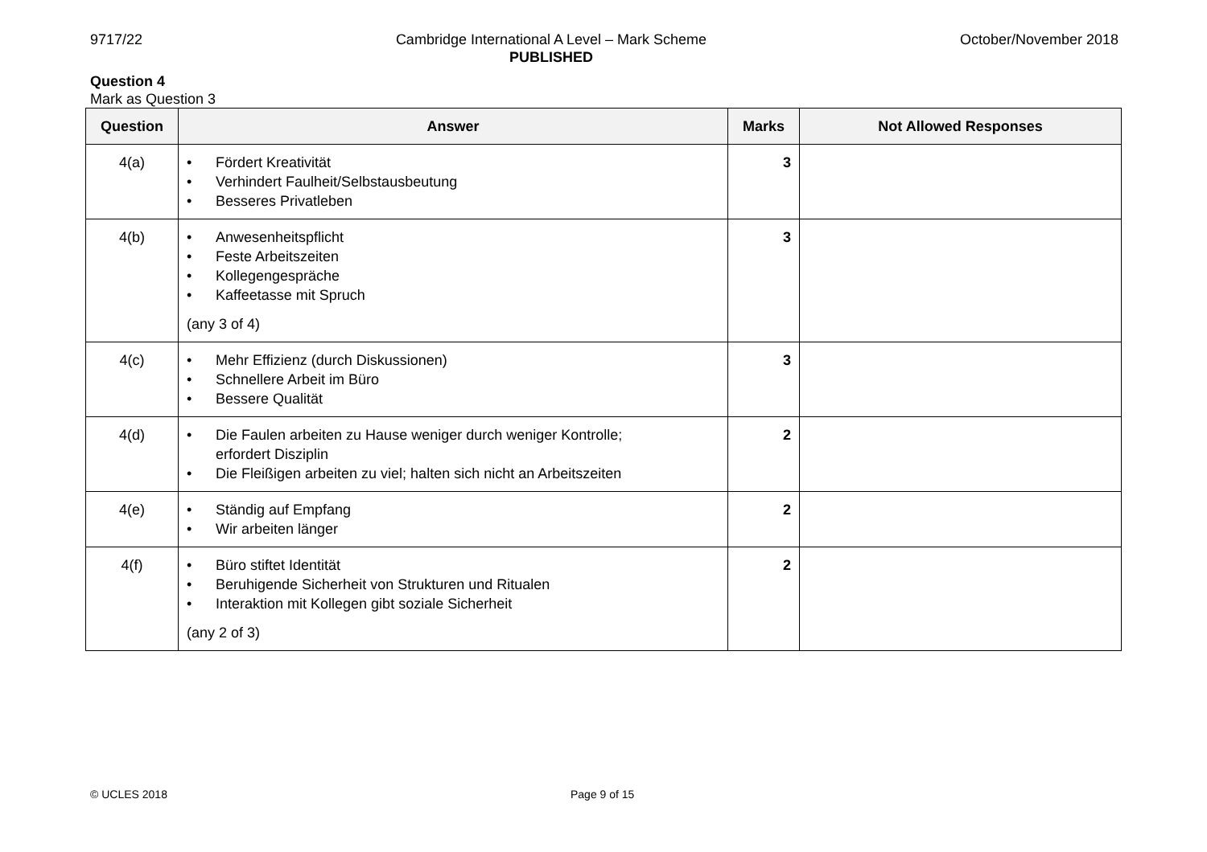9717/22 Cambridge International A Level – Mark Scheme
PUBLISHED
October/November 2018
Question 4
Mark as Question 3
| Question | Answer | Marks | Not Allowed Responses |
| --- | --- | --- | --- |
| 4(a) | • Fördert Kreativität • Verhindert Faulheit/Selbstausbeutung • Besseres Privatleben | 3 | |
| 4(b) | • Anwesenheitspflicht • Feste Arbeitszeiten • Kollegengespräche • Kaffeetasse mit Spruch (any 3 of 4) | 3 | |
| 4(c) | • Mehr Effizienz (durch Diskussionen) • Schnellere Arbeit im Büro • Bessere Qualität | 3 | |
| 4(d) | • Die Faulen arbeiten zu Hause weniger durch weniger Kontrolle; erfordert Disziplin • Die Fleißigen arbeiten zu viel; halten sich nicht an Arbeitszeiten | 2 | |
| 4(e) | • Ständig auf Empfang • Wir arbeiten länger | 2 | |
| 4(f) | • Büro stiftet Identität • Beruhigende Sicherheit von Strukturen und Ritualen • Interaktion mit Kollegen gibt soziale Sicherheit (any 2 of 3) | 2 | |
© UCLES 2018 Page 9 of 15